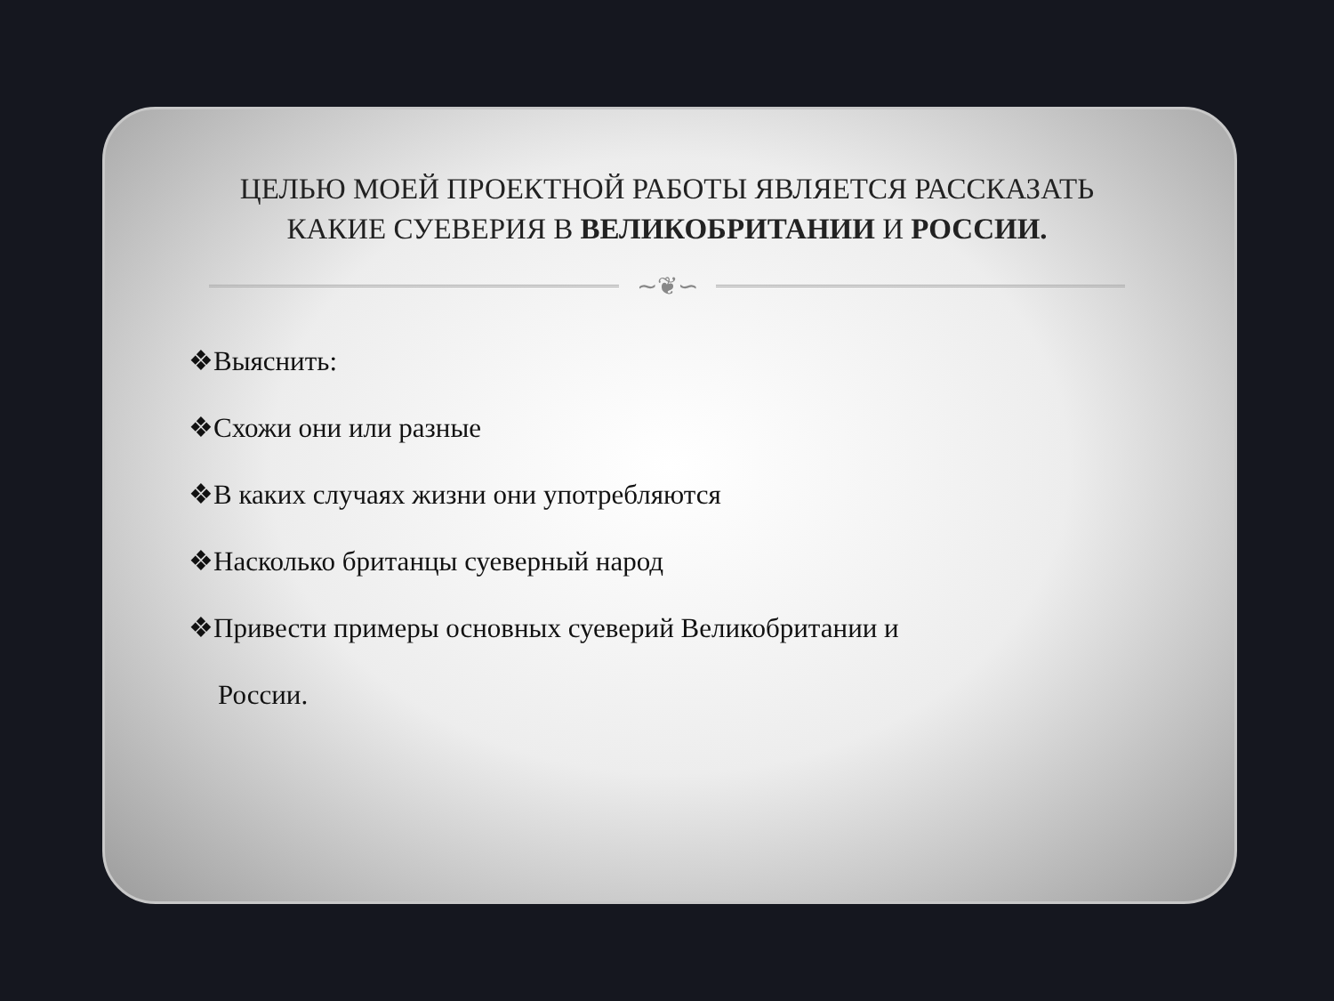ЦЕЛЬЮ МОЕЙ ПРОЕКТНОЙ РАБОТЫ ЯВЛЯЕТСЯ РАССКАЗАТЬ КАКИЕ СУЕВЕРИЯ В ВЕЛИКОБРИТАНИИ И РОССИИ.
∼❦∽
❖Выяснить:
❖Схожи они или разные
❖В каких случаях жизни они употребляются
❖Насколько британцы суеверный народ
❖Привести примеры основных суеверий Великобритании и
России.